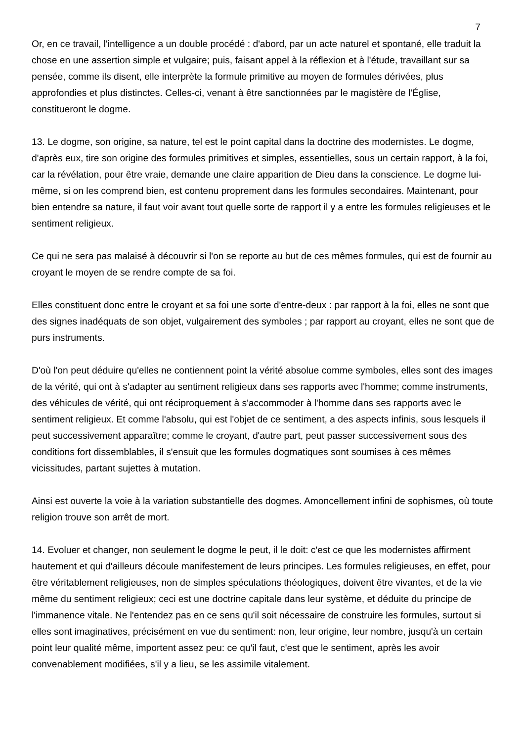7
Or, en ce travail, l'intelligence a un double procédé : d'abord, par un acte naturel et spontané, elle traduit la chose en une assertion simple et vulgaire; puis, faisant appel à la réflexion et à l'étude, travaillant sur sa pensée, comme ils disent, elle interprète la formule primitive au moyen de formules dérivées, plus approfondies et plus distinctes. Celles-ci, venant à être sanctionnées par le magistère de l'Église, constitueront le dogme.
13. Le dogme, son origine, sa nature, tel est le point capital dans la doctrine des modernistes. Le dogme, d'après eux, tire son origine des formules primitives et simples, essentielles, sous un certain rapport, à la foi, car la révélation, pour être vraie, demande une claire apparition de Dieu dans la conscience. Le dogme lui-même, si on les comprend bien, est contenu proprement dans les formules secondaires. Maintenant, pour bien entendre sa nature, il faut voir avant tout quelle sorte de rapport il y a entre les formules religieuses et le sentiment religieux.
Ce qui ne sera pas malaisé à découvrir si l'on se reporte au but de ces mêmes formules, qui est de fournir au croyant le moyen de se rendre compte de sa foi.
Elles constituent donc entre le croyant et sa foi une sorte d'entre-deux : par rapport à la foi, elles ne sont que des signes inadéquats de son objet, vulgairement des symboles ; par rapport au croyant, elles ne sont que de purs instruments.
D'où l'on peut déduire qu'elles ne contiennent point la vérité absolue comme symboles, elles sont des images de la vérité, qui ont à s'adapter au sentiment religieux dans ses rapports avec l'homme; comme instruments, des véhicules de vérité, qui ont réciproquement à s'accommoder à l'homme dans ses rapports avec le sentiment religieux. Et comme l'absolu, qui est l'objet de ce sentiment, a des aspects infinis, sous lesquels il peut successivement apparaître; comme le croyant, d'autre part, peut passer successivement sous des conditions fort dissemblables, il s'ensuit que les formules dogmatiques sont soumises à ces mêmes vicissitudes, partant sujettes à mutation.
Ainsi est ouverte la voie à la variation substantielle des dogmes. Amoncellement infini de sophismes, où toute religion trouve son arrêt de mort.
14. Evoluer et changer, non seulement le dogme le peut, il le doit: c'est ce que les modernistes affirment hautement et qui d'ailleurs découle manifestement de leurs principes. Les formules religieuses, en effet, pour être véritablement religieuses, non de simples spéculations théologiques, doivent être vivantes, et de la vie même du sentiment religieux; ceci est une doctrine capitale dans leur système, et déduite du principe de l'immanence vitale. Ne l'entendez pas en ce sens qu'il soit nécessaire de construire les formules, surtout si elles sont imaginatives, précisément en vue du sentiment: non, leur origine, leur nombre, jusqu'à un certain point leur qualité même, importent assez peu: ce qu'il faut, c'est que le sentiment, après les avoir convenablement modifiées, s'il y a lieu, se les assimile vitalement.